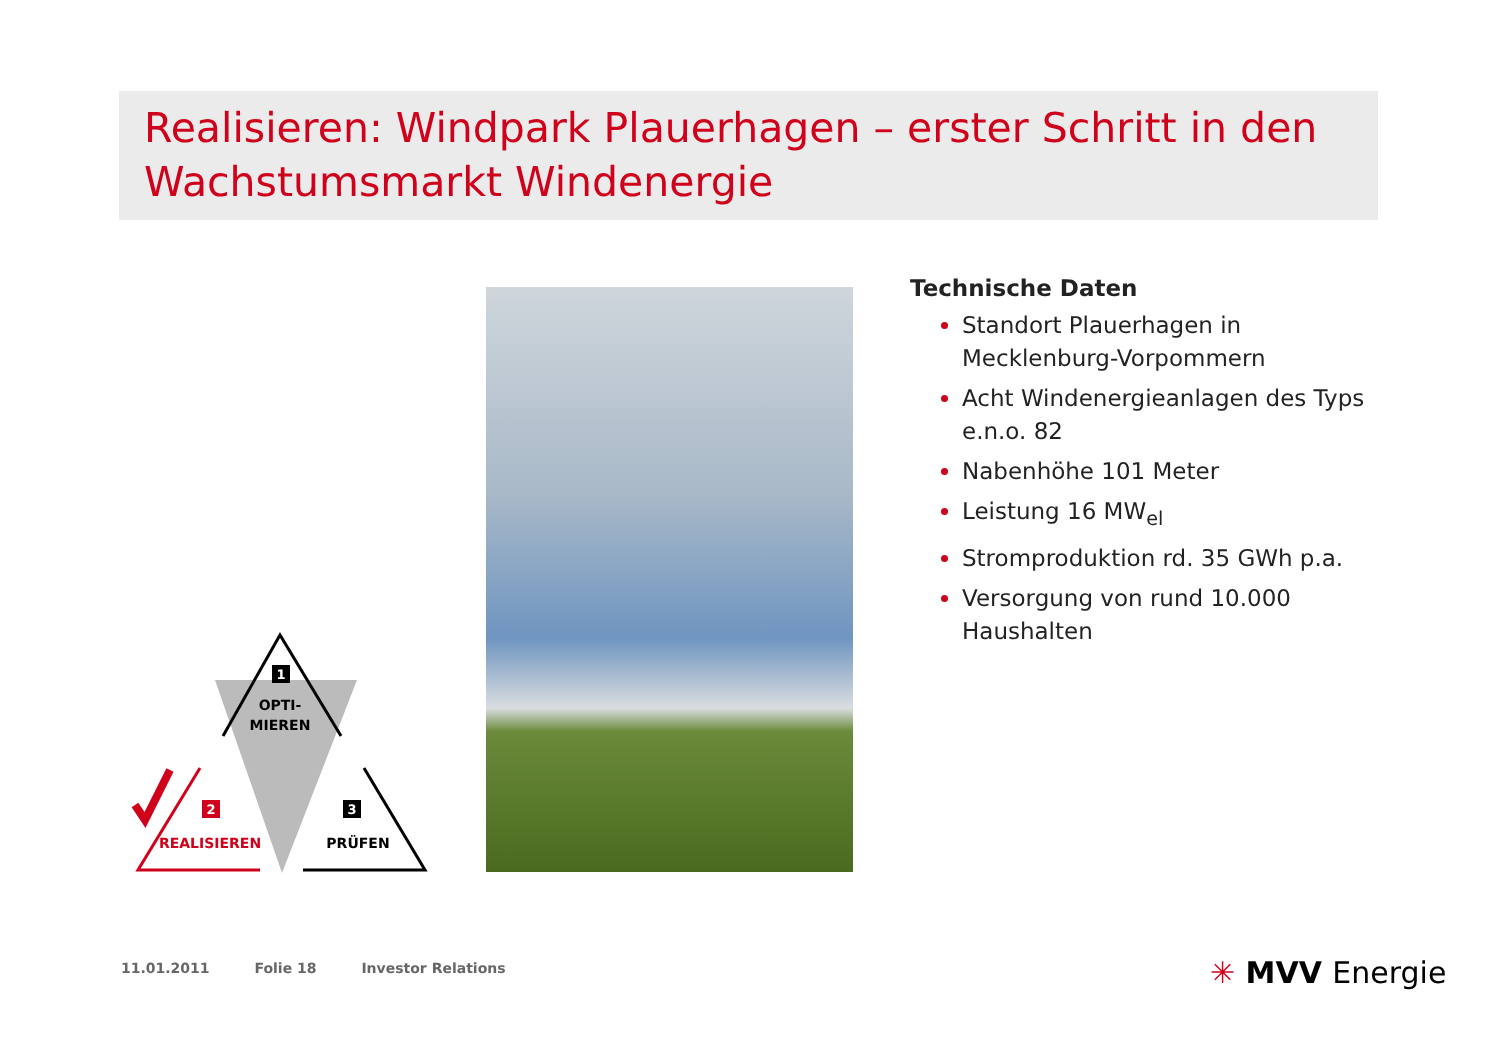Realisieren: Windpark Plauerhagen – erster Schritt in den Wachstumsmarkt Windenergie
1
OPTI-
MIEREN
2
REALISIEREN
3
PRÜFEN
Technische Daten
Standort Plauerhagen in Mecklenburg-Vorpommern
Acht Windenergieanlagen des Typs e.n.o. 82
Nabenhöhe 101 Meter
Leistung 16 MW<sub>el</sub>
Stromproduktion rd. 35 GWh p.a.
Versorgung von rund 10.000 Haushalten
11.01.2011 Folie 18 Investor Relations
✳ MVV Energie